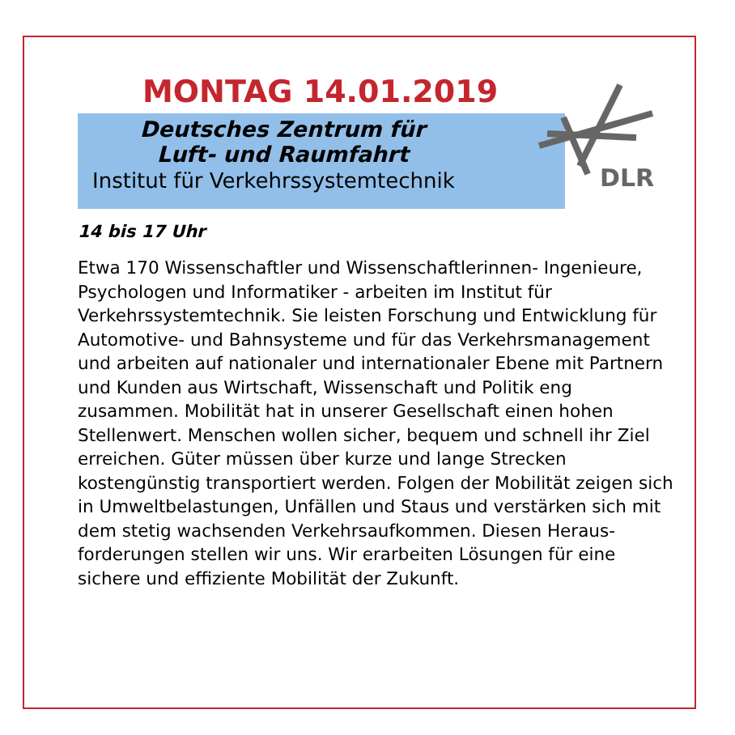MONTAG 14.01.2019
Deutsches Zentrum für
Luft- und Raumfahrt
Institut für Verkehrssystemtechnik
DLR
14 bis 17 Uhr
Etwa 170 Wissenschaftler und Wissenschaftlerinnen- Ingenieure, Psychologen und Informatiker - arbeiten im Institut für Verkehrssystemtechnik. Sie leisten Forschung und Entwicklung für Automotive- und Bahnsysteme und für das Verkehrsmanagement und arbeiten auf nationaler und internationaler Ebene mit Partnern und Kunden aus Wirtschaft, Wissenschaft und Politik eng zusammen. Mobilität hat in unserer Gesellschaft einen hohen Stellenwert. Menschen wollen sicher, bequem und schnell ihr Ziel erreichen. Güter müssen über kurze und lange Strecken kostengünstig transportiert werden. Folgen der Mobilität zeigen sich in Umweltbelastungen, Unfällen und Staus und verstärken sich mit dem stetig wachsenden Verkehrsaufkommen. Diesen Heraus-forderungen stellen wir uns. Wir erarbeiten Lösungen für eine sichere und effiziente Mobilität der Zukunft.